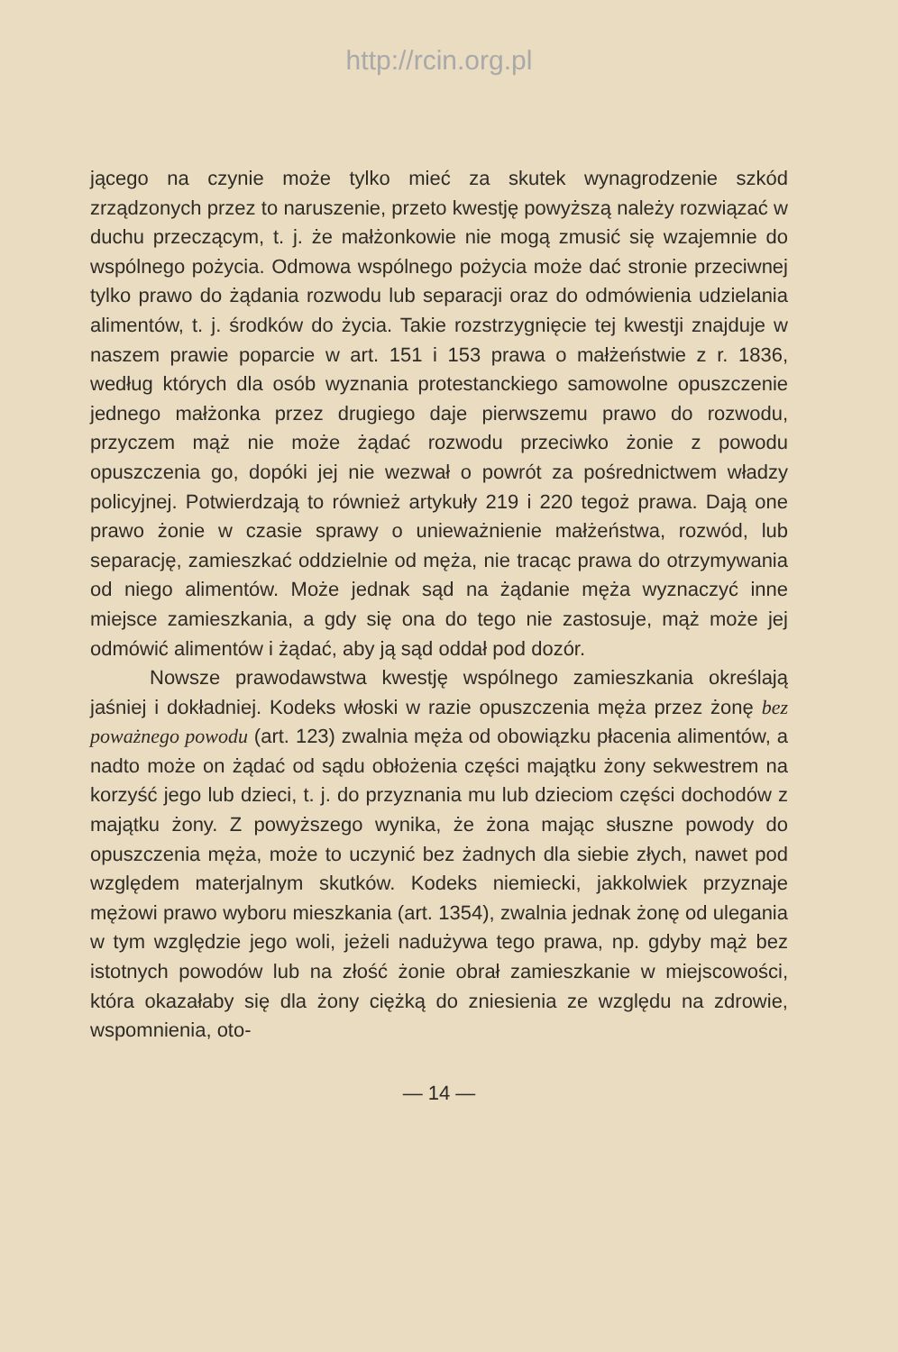http://rcin.org.pl
jącego na czynie może tylko mieć za skutek wynagrodzenie szkód zrządzonych przez to naruszenie, przeto kwestję powyższą należy rozwiązać w duchu przeczącym, t. j. że małżonkowie nie mogą zmusić się wzajemnie do wspólnego pożycia. Odmowa wspólnego pożycia może dać stronie przeciwnej tylko prawo do żądania rozwodu lub separacji oraz do odmówienia udzielania alimentów, t. j. środków do życia. Takie rozstrzygnięcie tej kwestji znajduje w naszem prawie poparcie w art. 151 i 153 prawa o małżeństwie z r. 1836, według których dla osób wyznania protestanckiego samowolne opuszczenie jednego małżonka przez drugiego daje pierwszemu prawo do rozwodu, przyczem mąż nie może żądać rozwodu przeciwko żonie z powodu opuszczenia go, dopóki jej nie wezwał o powrót za pośrednictwem władzy policyjnej. Potwierdzają to również artykuły 219 i 220 tegoż prawa. Dają one prawo żonie w czasie sprawy o unieważnienie małżeństwa, rozwód, lub separację, zamieszkać oddzielnie od męża, nie tracąc prawa do otrzymywania od niego alimentów. Może jednak sąd na żądanie męża wyznaczyć inne miejsce zamieszkania, a gdy się ona do tego nie zastosuje, mąż może jej odmówić alimentów i żądać, aby ją sąd oddał pod dozór.
Nowsze prawodawstwa kwestję wspólnego zamieszkania określają jaśniej i dokładniej. Kodeks włoski w razie opuszczenia męża przez żonę bez poważnego powodu (art. 123) zwalnia męża od obowiązku płacenia alimentów, a nadto może on żądać od sądu obłożenia części majątku żony sekwestrem na korzyść jego lub dzieci, t. j. do przyznania mu lub dzieciom części dochodów z majątku żony. Z powyższego wynika, że żona mając słuszne powody do opuszczenia męża, może to uczynić bez żadnych dla siebie złych, nawet pod względem materjalnym skutków. Kodeks niemiecki, jakkolwiek przyznaje mężowi prawo wyboru mieszkania (art. 1354), zwalnia jednak żonę od ulegania w tym względzie jego woli, jeżeli nadużywa tego prawa, np. gdyby mąż bez istotnych powodów lub na złość żonie obrał zamieszkanie w miejscowości, która okazałaby się dla żony ciężką do zniesienia ze względu na zdrowie, wspomnienia, oto-
— 14 —